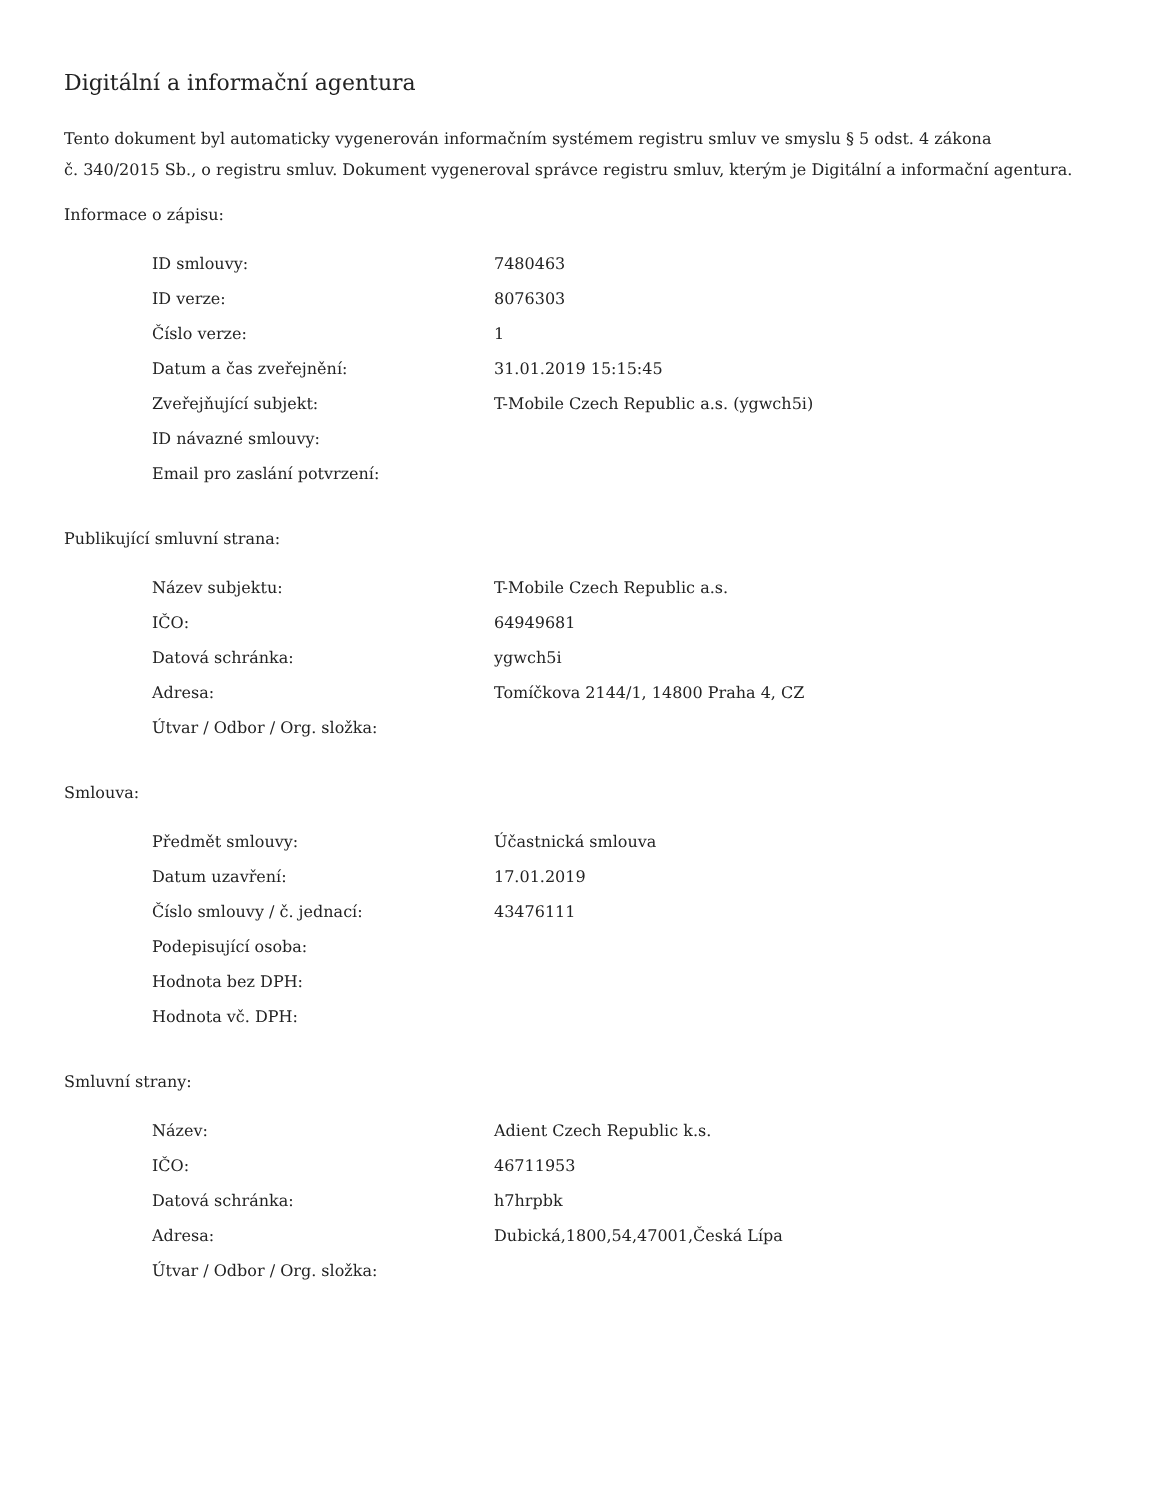Digitální a informační agentura
Tento dokument byl automaticky vygenerován informačním systémem registru smluv ve smyslu § 5 odst. 4 zákona
č. 340/2015 Sb., o registru smluv. Dokument vygeneroval správce registru smluv, kterým je Digitální a informační agentura.
Informace o zápisu:
| ID smlouvy: | 7480463 |
| ID verze: | 8076303 |
| Číslo verze: | 1 |
| Datum a čas zveřejnění: | 31.01.2019 15:15:45 |
| Zveřejňující subjekt: | T-Mobile Czech Republic a.s. (ygwch5i) |
| ID návazné smlouvy: | |
| Email pro zaslání potvrzení: | |
Publikující smluvní strana:
| Název subjektu: | T-Mobile Czech Republic a.s. |
| IČO: | 64949681 |
| Datová schránka: | ygwch5i |
| Adresa: | Tomíčkova 2144/1, 14800 Praha 4, CZ |
| Útvar / Odbor / Org. složka: | |
Smlouva:
| Předmět smlouvy: | Účastnická smlouva |
| Datum uzavření: | 17.01.2019 |
| Číslo smlouvy / č. jednací: | 43476111 |
| Podepisující osoba: | |
| Hodnota bez DPH: | |
| Hodnota vč. DPH: | |
Smluvní strany:
| Název: | Adient Czech Republic k.s. |
| IČO: | 46711953 |
| Datová schránka: | h7hrpbk |
| Adresa: | Dubická,1800,54,47001,Česká Lípa |
| Útvar / Odbor / Org. složka: | |